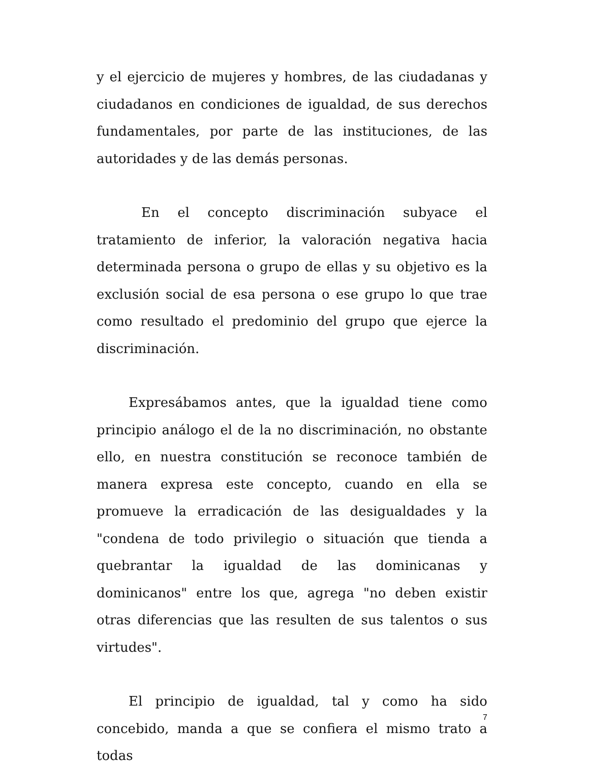y el ejercicio de mujeres y hombres, de las ciudadanas y ciudadanos en condiciones de igualdad, de sus derechos fundamentales, por parte de las instituciones, de las autoridades y de las demás personas.
En el concepto discriminación subyace el tratamiento de inferior, la valoración negativa hacia determinada persona o grupo de ellas y su objetivo es la exclusión social de esa persona o ese grupo lo que trae como resultado el predominio del grupo que ejerce la discriminación.
Expresábamos antes, que la igualdad tiene como principio análogo el de la no discriminación, no obstante ello, en nuestra constitución se reconoce también de manera expresa este concepto, cuando en ella se promueve la erradicación de las desigualdades y la "condena de todo privilegio o situación que tienda a quebrantar la igualdad de las dominicanas y dominicanos" entre los que, agrega "no deben existir otras diferencias que las resulten de sus talentos o sus virtudes".
El principio de igualdad, tal y como ha sido concebido, manda a que se confiera el mismo trato a todas
7